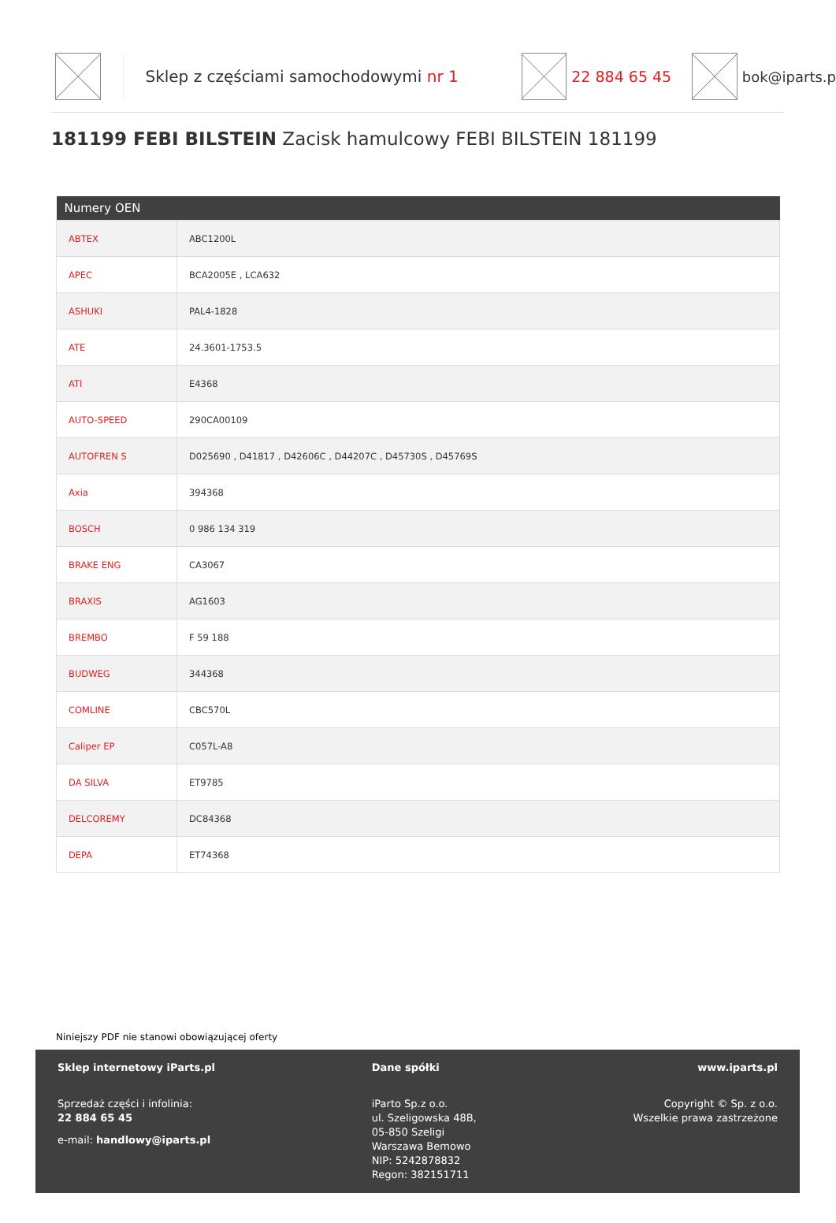Sklep z częściami samochodowymi nr 1
22 884 65 45 bok@iparts.p
181199 FEBI BILSTEIN Zacisk hamulcowy FEBI BILSTEIN 181199
| Numery OEN | |
| --- | --- |
| ABTEX | ABC1200L |
| APEC | BCA2005E , LCA632 |
| ASHUKI | PAL4-1828 |
| ATE | 24.3601-1753.5 |
| ATI | E4368 |
| AUTO-SPEED | 290CA00109 |
| AUTOFREN S | D025690 , D41817 , D42606C , D44207C , D45730S , D45769S |
| Axia | 394368 |
| BOSCH | 0 986 134 319 |
| BRAKE ENG | CA3067 |
| BRAXIS | AG1603 |
| BREMBO | F 59 188 |
| BUDWEG | 344368 |
| COMLINE | CBC570L |
| Caliper EP | C057L-A8 |
| DA SILVA | ET9785 |
| DELCOREMY | DC84368 |
| DEPA | ET74368 |
Niniejszy PDF nie stanowi obowiązującej oferty
Sklep internetowy iParts.pl
Sprzedaż części i infolinia:
22 884 65 45
e-mail: handlowy@iparts.pl
Dane spółki
iParto Sp.z o.o.
ul. Szeligowska 48B,
05-850 Szeligi
Warszawa Bemowo
NIP: 5242878832
Regon: 382151711
www.iparts.pl
Copyright © Sp. z o.o.
Wszelkie prawa zastrzeżone